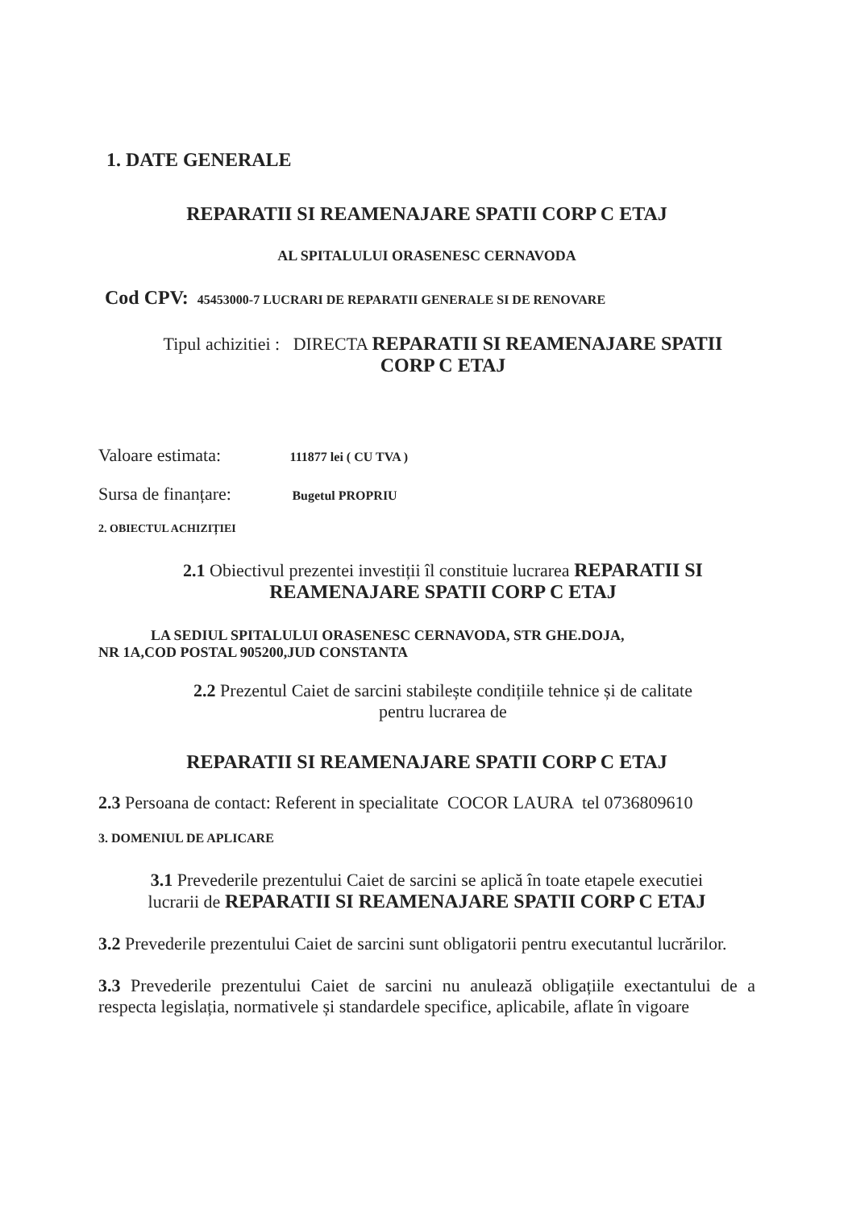1. DATE GENERALE
REPARATII SI REAMENAJARE SPATII CORP C ETAJ
AL SPITALULUI ORASENESC CERNAVODA
Cod CPV: 45453000-7 LUCRARI DE REPARATII GENERALE SI DE RENOVARE
Tipul achizitiei : DIRECTA REPARATII SI REAMENAJARE SPATII
CORP C ETAJ
Valoare estimata: 111877 lei ( CU TVA )
Sursa de finanțare: Bugetul PROPRIU
2. OBIECTUL ACHIZIȚIEI
2.1 Obiectivul prezentei investiții îl constituie lucrarea REPARATII SI
REAMENAJARE SPATII CORP C ETAJ
LA SEDIUL SPITALULUI ORASENESC CERNAVODA, STR GHE.DOJA,
NR 1A,COD POSTAL 905200,JUD CONSTANTA
2.2 Prezentul Caiet de sarcini stabilește condițiile tehnice și de calitate
pentru lucrarea de
REPARATII SI REAMENAJARE SPATII CORP C ETAJ
2.3 Persoana de contact: Referent in specialitate COCOR LAURA tel 0736809610
3. DOMENIUL DE APLICARE
3.1 Prevederile prezentului Caiet de sarcini se aplică în toate etapele executiei
lucrarii de REPARATII SI REAMENAJARE SPATII CORP C ETAJ
3.2 Prevederile prezentului Caiet de sarcini sunt obligatorii pentru executantul lucrărilor.
3.3 Prevederile prezentului Caiet de sarcini nu anulează obligațiile exectantului de a respecta legislația, normativele și standardele specifice, aplicabile, aflate în vigoare